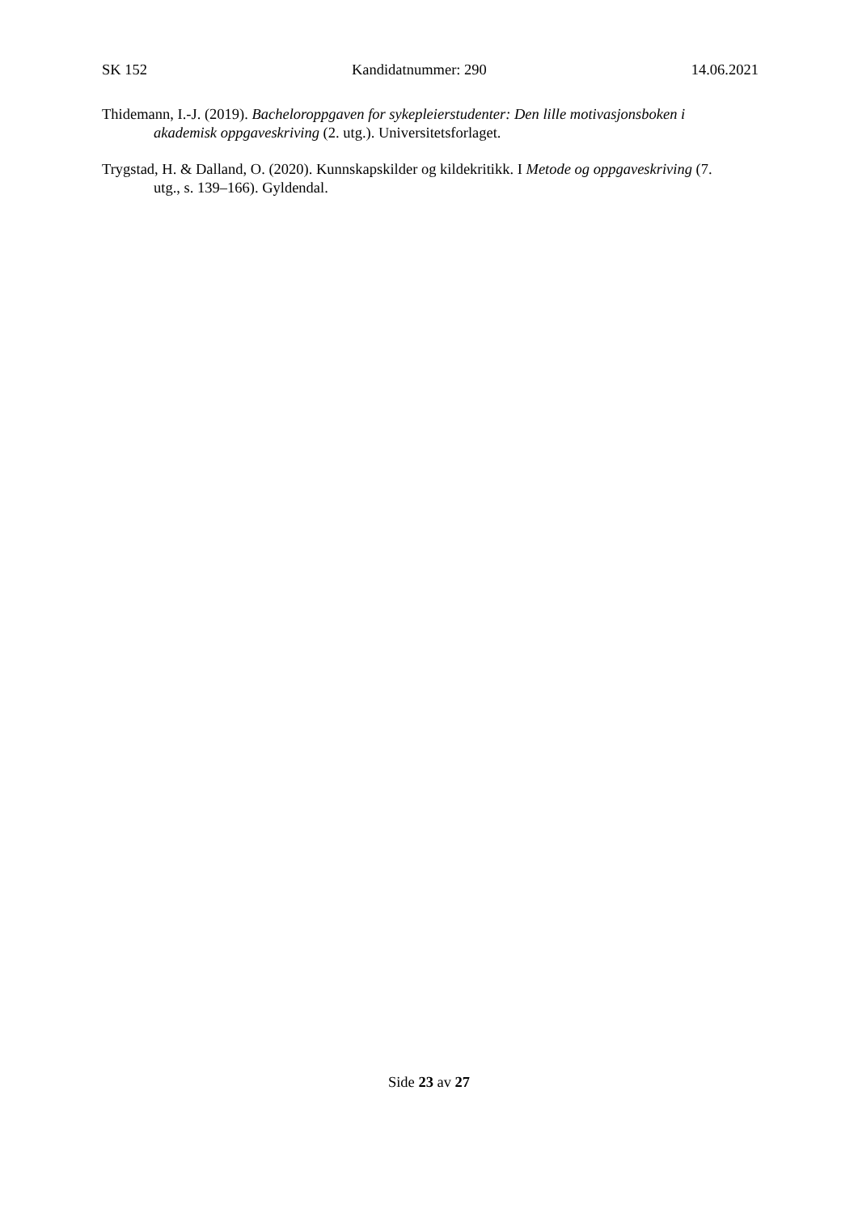SK 152 Kandidatnummer: 290 14.06.2021
Thidemann, I.-J. (2019). Bacheloroppgaven for sykepleierstudenter: Den lille motivasjonsboken i akademisk oppgaveskriving (2. utg.). Universitetsforlaget.
Trygstad, H. & Dalland, O. (2020). Kunnskapskilder og kildekritikk. I Metode og oppgaveskriving (7. utg., s. 139–166). Gyldendal.
Side 23 av 27